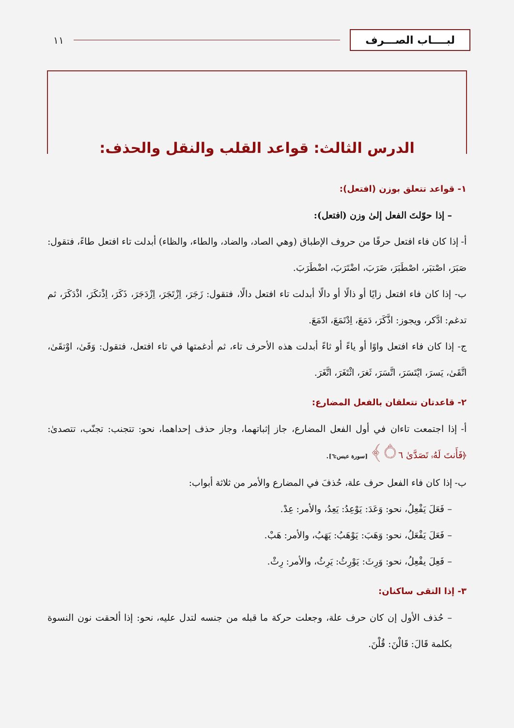لبــــاب الصـــرف
١١
الدرس الثالث: قواعد القلب والنقل والحذف:
١- قواعد تتعلق بوزن (افتعل):
– إذا حوّلتَ الفعل إلىٰ وزن (افتعل):
أ- إذا كان فاء افتعل حرفًا من حروف الإطباق (وهي الصاد، والضاد، والطاء، والظاء) أبدلت تاء افتعل طاءً، فتقول: صَبَرَ، اصْتبَر، اصْطَبَرَ، ضَرَبَ، اضْتَرَبَ، اضْطَرَبَ.
ب- إذا كان فاء افتعل زايًا أو ذالًا أو دالًا أبدلت تاء افتعل دالًا، فتقول: زَجَرَ، اِزْتَجَرَ، اِزْدَجَرَ، ذَكَرَ، اِذْتكَرَ، اذْدَكَرَ، ثم تدغم: ادَّكر، ويجوز: اذَّكَرَ، دَمَعَ، اِدْتَمَعَ، ادّمَعَ.
ج- إذا كان فاء افتعل واوًا أو ياءً أو ثاءً أبدلت هذه الأحرف تاء، ثم أدغمتها في تاء افتعل، فتقول: وَقَىٰ، اوْتقَىٰ، اتَّقَىٰ، يَسرَ، ايْتَسَرَ، اتَّسَرَ، ثَغرَ، اثْتَغَرَ، اتَّغَرَ.
٢- قاعدتان تتعلقان بالفعل المضارع:
أ- إذا اجتمعت تاءان في أول الفعل المضارع، جاز إثباتهما، وجاز حذف إحداهما، نحو: تتجنب: تجنّب، تتصدىٰ: ﴿فَأَنتَ لَهُۥ تَصَدَّىٰ ۝٦﴾ [سورة عبس:٦].
ب- إذا كان فاء الفعل حرف علة، حُذفَ في المضارع والأمر من ثلاثة أبواب:
– فَعَلَ يَفْعِلُ، نحو: وَعَدَ: يَوْعِدُ: يَعِدُ، والأمر: عِدْ.
– فَعَلَ يَفْعَلُ، نحو: وَهَبَ: يَوْهَبُ: يَهَبُ، والأمر: هَبْ.
– فَعِلَ يفْعِلُ، نحو: وَرِثَ: يَوْرِثُ: يَرِثُ، والأمر: رِثْ.
٣- إذا التقى ساكنان:
– حُذف الأول إن كان حرف علة، وجعلت حركة ما قبله من جنسه لتدل عليه، نحو: إذا ألحقت نون النسوة بكلمة قَالَ: قَالْنَ: قُلْنَ.